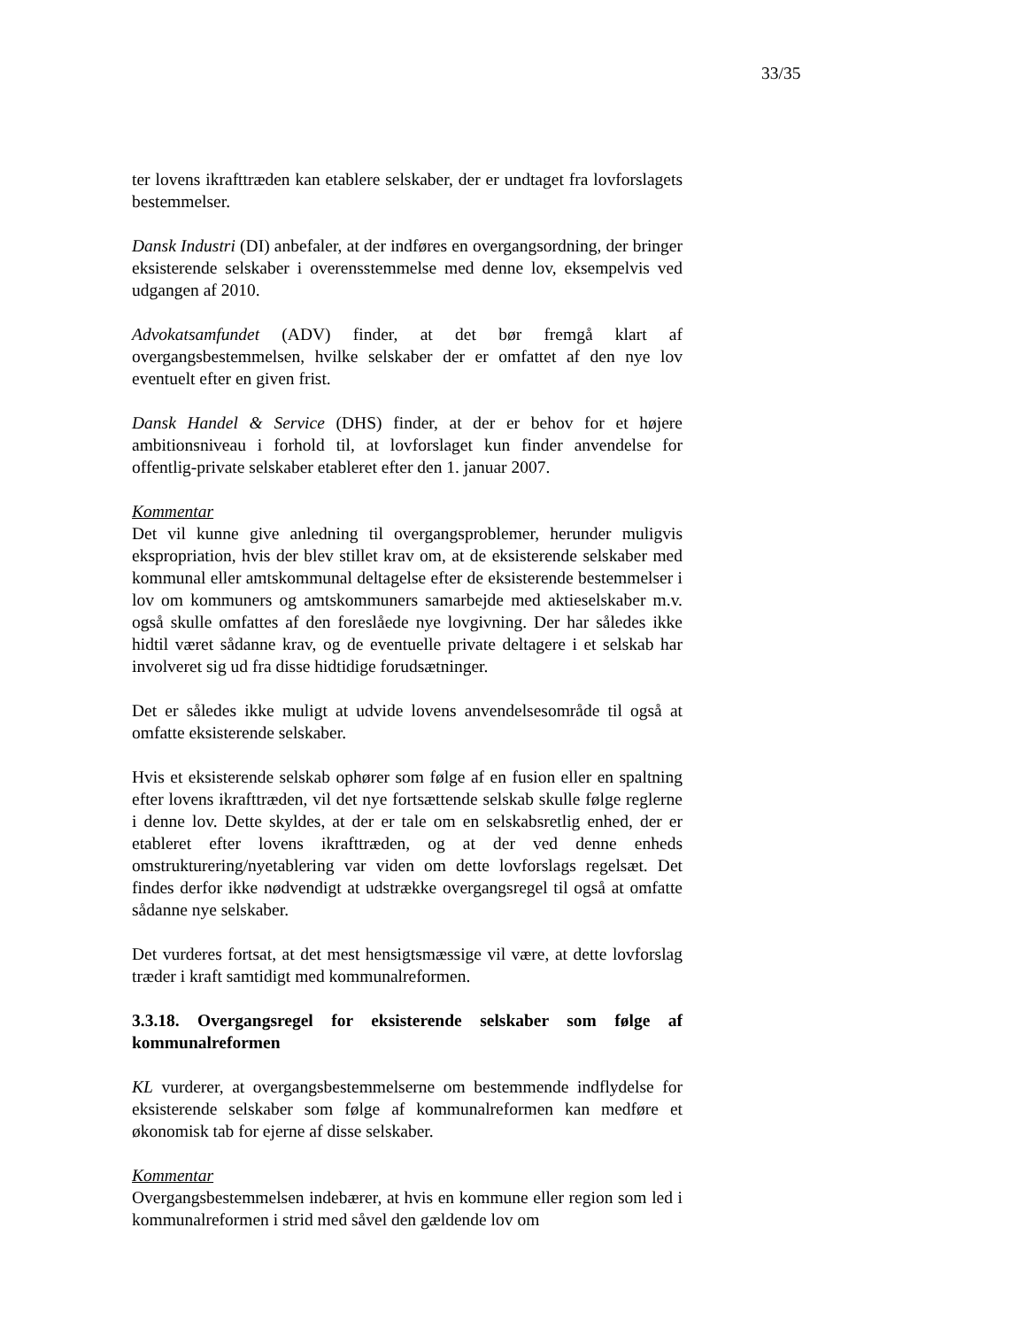33/35
ter lovens ikrafttræden kan etablere selskaber, der er undtaget fra lovforslagets bestemmelser.
Dansk Industri (DI) anbefaler, at der indføres en overgangsordning, der bringer eksisterende selskaber i overensstemmelse med denne lov, eksempelvis ved udgangen af 2010.
Advokatsamfundet (ADV) finder, at det bør fremgå klart af overgangsbestemmelsen, hvilke selskaber der er omfattet af den nye lov eventuelt efter en given frist.
Dansk Handel & Service (DHS) finder, at der er behov for et højere ambitionsniveau i forhold til, at lovforslaget kun finder anvendelse for offentlig-private selskaber etableret efter den 1. januar 2007.
Kommentar
Det vil kunne give anledning til overgangsproblemer, herunder muligvis ekspropriation, hvis der blev stillet krav om, at de eksisterende selskaber med kommunal eller amtskommunal deltagelse efter de eksisterende bestemmelser i lov om kommuners og amtskommuners samarbejde med aktieselskaber m.v. også skulle omfattes af den foreslåede nye lovgivning. Der har således ikke hidtil været sådanne krav, og de eventuelle private deltagere i et selskab har involveret sig ud fra disse hidtidige forudsætninger.
Det er således ikke muligt at udvide lovens anvendelsesområde til også at omfatte eksisterende selskaber.
Hvis et eksisterende selskab ophører som følge af en fusion eller en spaltning efter lovens ikrafttræden, vil det nye fortsættende selskab skulle følge reglerne i denne lov. Dette skyldes, at der er tale om en selskabsretlig enhed, der er etableret efter lovens ikrafttræden, og at der ved denne enheds omstrukturering/nyetablering var viden om dette lovforslags regelsæt. Det findes derfor ikke nødvendigt at udstrække overgangsregel til også at omfatte sådanne nye selskaber.
Det vurderes fortsat, at det mest hensigtsmæssige vil være, at dette lovforslag træder i kraft samtidigt med kommunalreformen.
3.3.18. Overgangsregel for eksisterende selskaber som følge af kommunalreformen
KL vurderer, at overgangsbestemmelserne om bestemmende indflydelse for eksisterende selskaber som følge af kommunalreformen kan medføre et økonomisk tab for ejerne af disse selskaber.
Kommentar
Overgangsbestemmelsen indebærer, at hvis en kommune eller region som led i kommunalreformen i strid med såvel den gældende lov om